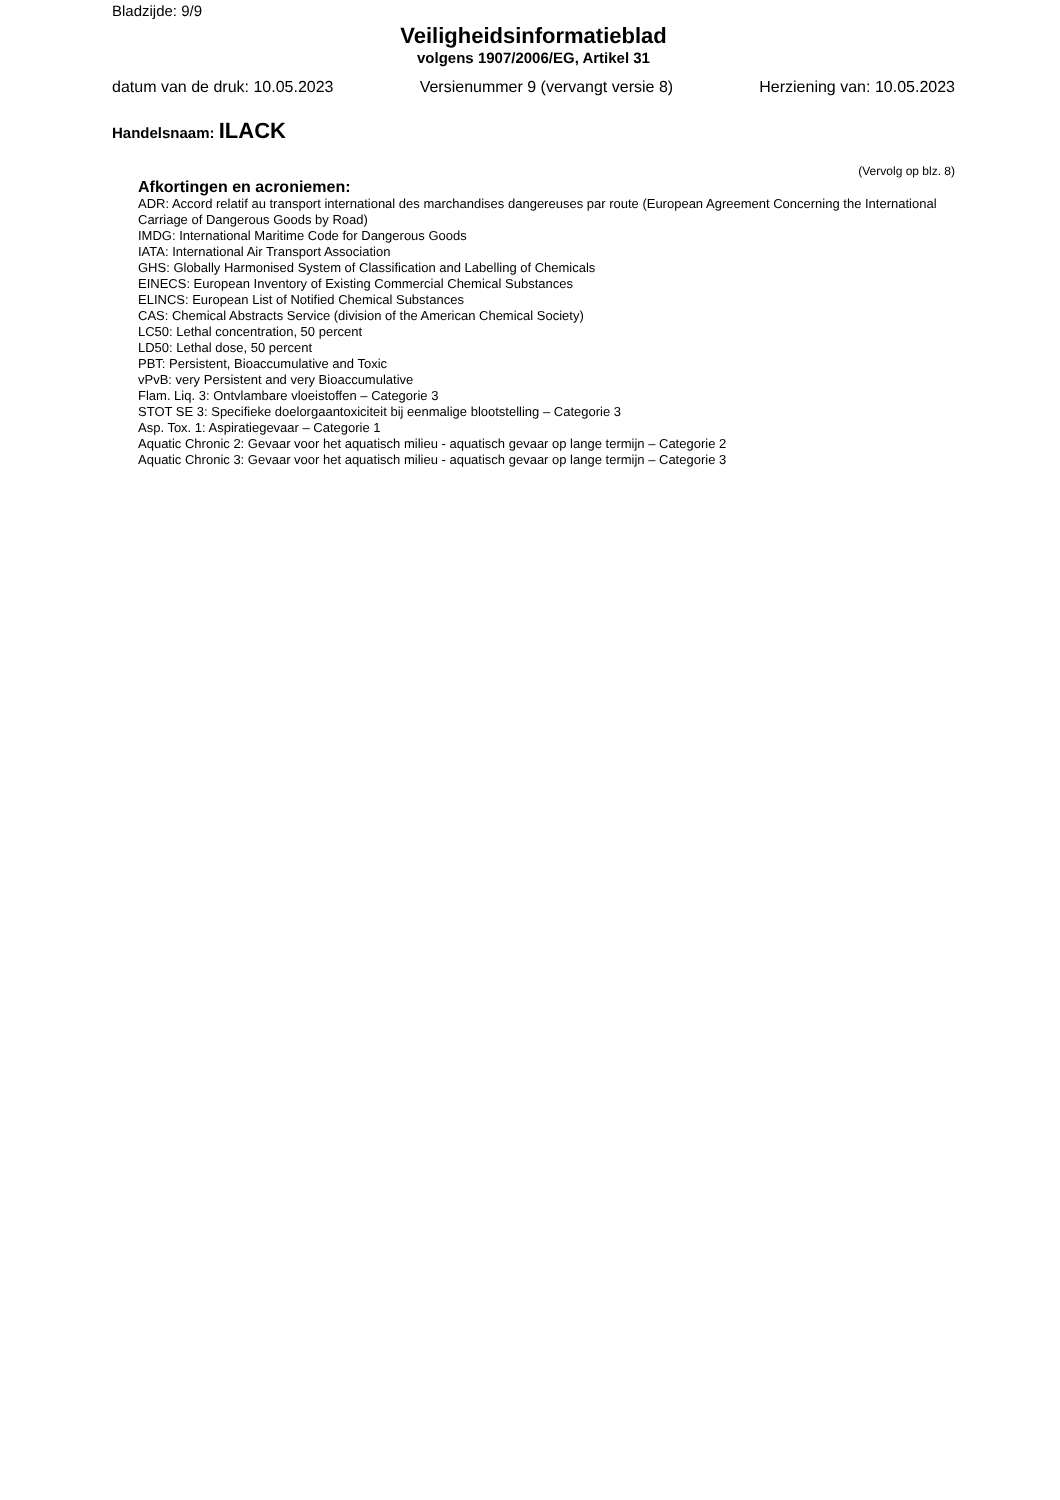Bladzijde: 9/9
Veiligheidsinformatieblad
volgens 1907/2006/EG, Artikel 31
datum van de druk: 10.05.2023 Versienummer 9 (vervangt versie 8) Herziening van: 10.05.2023
Handelsnaam: ILACK
(Vervolg op blz. 8)
Afkortingen en acroniemen:
ADR: Accord relatif au transport international des marchandises dangereuses par route (European Agreement Concerning the International Carriage of Dangerous Goods by Road)
IMDG: International Maritime Code for Dangerous Goods
IATA: International Air Transport Association
GHS: Globally Harmonised System of Classification and Labelling of Chemicals
EINECS: European Inventory of Existing Commercial Chemical Substances
ELINCS: European List of Notified Chemical Substances
CAS: Chemical Abstracts Service (division of the American Chemical Society)
LC50: Lethal concentration, 50 percent
LD50: Lethal dose, 50 percent
PBT: Persistent, Bioaccumulative and Toxic
vPvB: very Persistent and very Bioaccumulative
Flam. Liq. 3: Ontvlambare vloeistoffen – Categorie 3
STOT SE 3: Specifieke doelorgaantoxiciteit bij eenmalige blootstelling – Categorie 3
Asp. Tox. 1: Aspiratiegevaar – Categorie 1
Aquatic Chronic 2: Gevaar voor het aquatisch milieu - aquatisch gevaar op lange termijn – Categorie 2
Aquatic Chronic 3: Gevaar voor het aquatisch milieu - aquatisch gevaar op lange termijn – Categorie 3